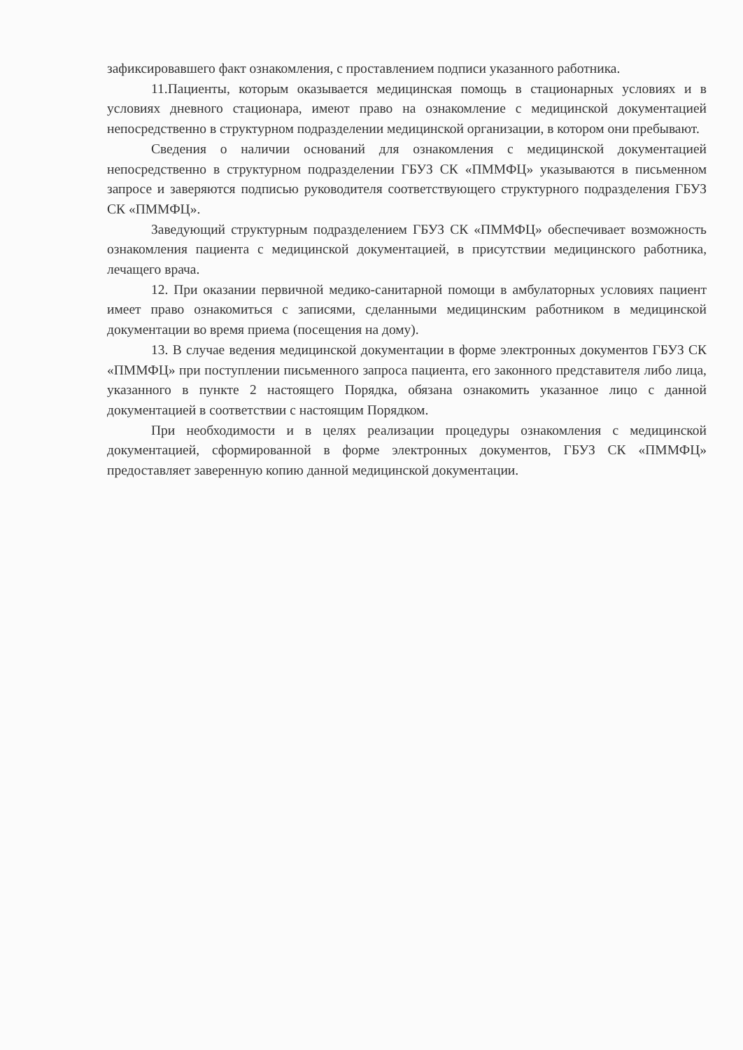зафиксировавшего факт ознакомления, с проставлением подписи указанного работника.
11.Пациенты, которым оказывается медицинская помощь в стационарных условиях и в условиях дневного стационара, имеют право на ознакомление с медицинской документацией непосредственно в структурном подразделении медицинской организации, в котором они пребывают.
Сведения о наличии оснований для ознакомления с медицинской документацией непосредственно в структурном подразделении ГБУЗ СК «ПММФЦ» указываются в письменном запросе и заверяются подписью руководителя соответствующего структурного подразделения ГБУЗ СК «ПММФЦ».
Заведующий структурным подразделением ГБУЗ СК «ПММФЦ» обеспечивает возможность ознакомления пациента с медицинской документацией, в присутствии медицинского работника, лечащего врача.
12. При оказании первичной медико-санитарной помощи в амбулаторных условиях пациент имеет право ознакомиться с записями, сделанными медицинским работником в медицинской документации во время приема (посещения на дому).
13. В случае ведения медицинской документации в форме электронных документов ГБУЗ СК «ПММФЦ» при поступлении письменного запроса пациента, его законного представителя либо лица, указанного в пункте 2 настоящего Порядка, обязана ознакомить указанное лицо с данной документацией в соответствии с настоящим Порядком.
При необходимости и в целях реализации процедуры ознакомления с медицинской документацией, сформированной в форме электронных документов, ГБУЗ СК «ПММФЦ» предоставляет заверенную копию данной медицинской документации.